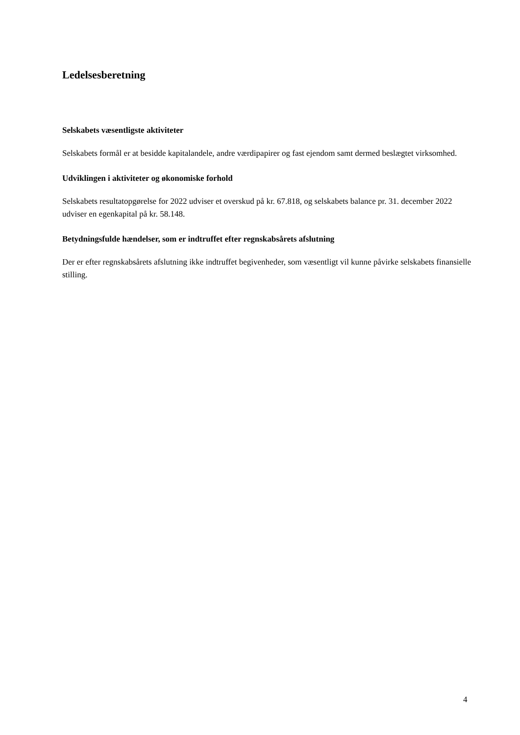Ledelsesberetning
Selskabets væsentligste aktiviteter
Selskabets formål er at besidde kapitalandele, andre værdipapirer og fast ejendom samt dermed beslægtet virksomhed.
Udviklingen i aktiviteter og økonomiske forhold
Selskabets resultatopgørelse for 2022 udviser et overskud på kr. 67.818, og selskabets balance pr. 31. december 2022 udviser en egenkapital på kr. 58.148.
Betydningsfulde hændelser, som er indtruffet efter regnskabsårets afslutning
Der er efter regnskabsårets afslutning ikke indtruffet begivenheder, som væsentligt vil kunne påvirke selskabets finansielle stilling.
4